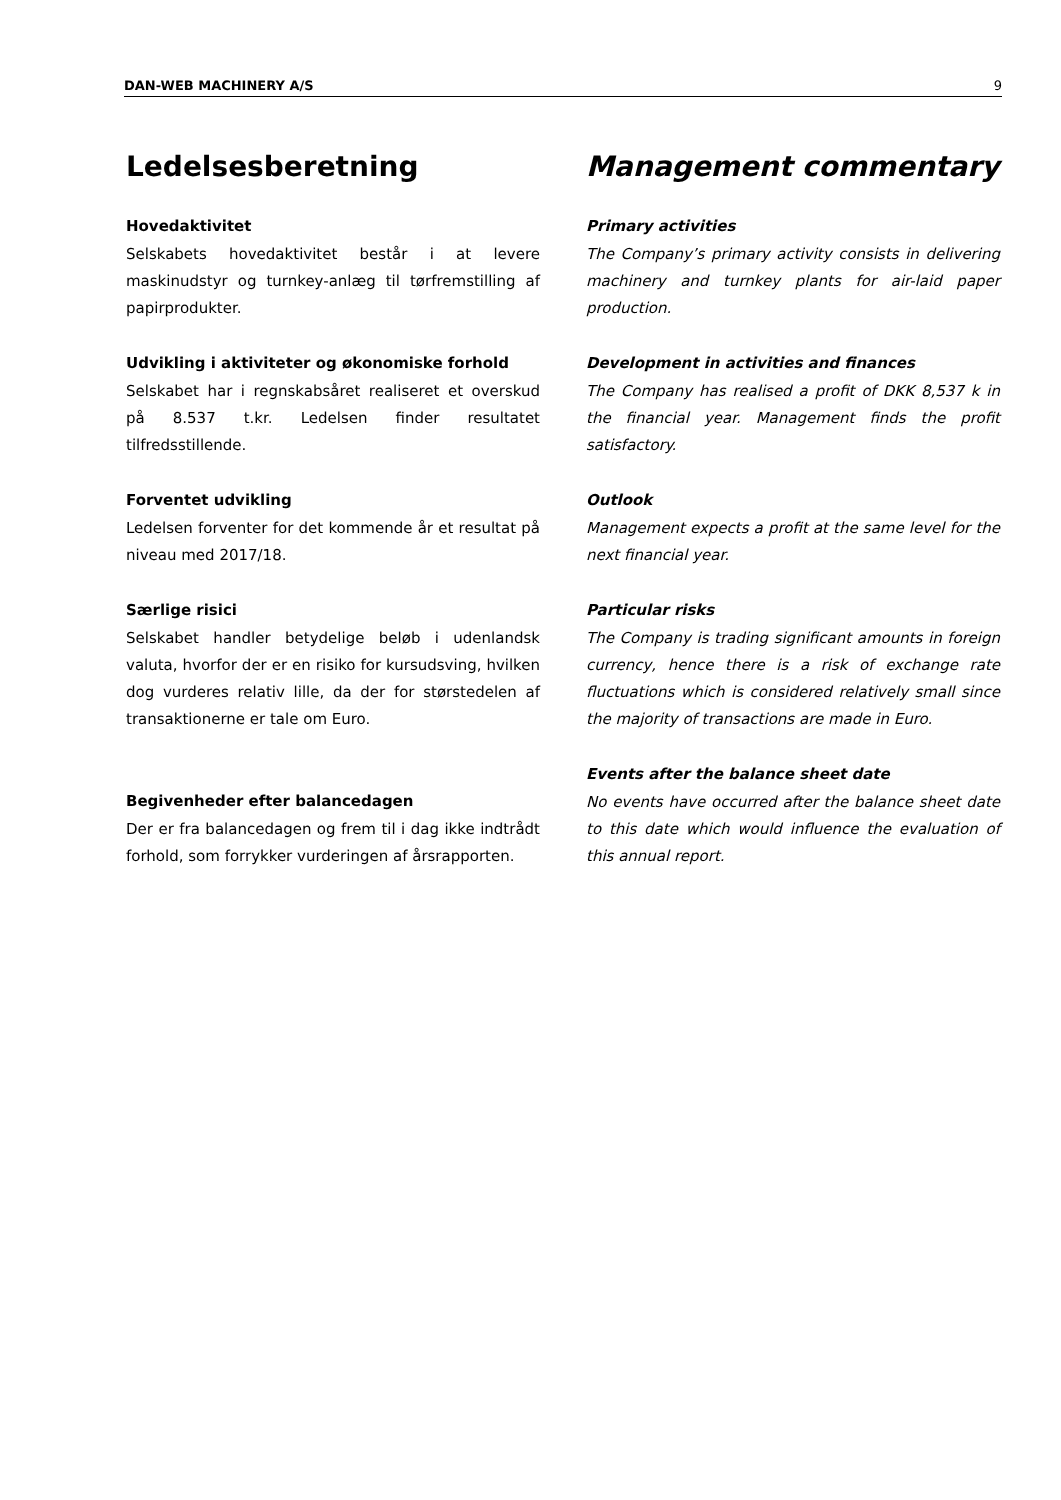DAN-WEB MACHINERY A/S 9
Ledelsesberetning
Hovedaktivitet
Selskabets hovedaktivitet består i at levere maskinudstyr og turnkey-anlæg til tørfremstilling af papirprodukter.
Udvikling i aktiviteter og økonomiske forhold
Selskabet har i regnskabsåret realiseret et overskud på 8.537 t.kr. Ledelsen finder resultatet tilfredsstillende.
Forventet udvikling
Ledelsen forventer for det kommende år et resultat på niveau med 2017/18.
Særlige risici
Selskabet handler betydelige beløb i udenlandsk valuta, hvorfor der er en risiko for kursudsving, hvilken dog vurderes relativ lille, da der for størstedelen af transaktionerne er tale om Euro.
Begivenheder efter balancedagen
Der er fra balancedagen og frem til i dag ikke indtrådt forhold, som forrykker vurderingen af årsrapporten.
Management commentary
Primary activities
The Company’s primary activity consists in delivering machinery and turnkey plants for air-laid paper production.
Development in activities and finances
The Company has realised a profit of DKK 8,537 k in the financial year. Management finds the profit satisfactory.
Outlook
Management expects a profit at the same level for the next financial year.
Particular risks
The Company is trading significant amounts in foreign currency, hence there is a risk of exchange rate fluctuations which is considered relatively small since the majority of transactions are made in Euro.
Events after the balance sheet date
No events have occurred after the balance sheet date to this date which would influence the evaluation of this annual report.